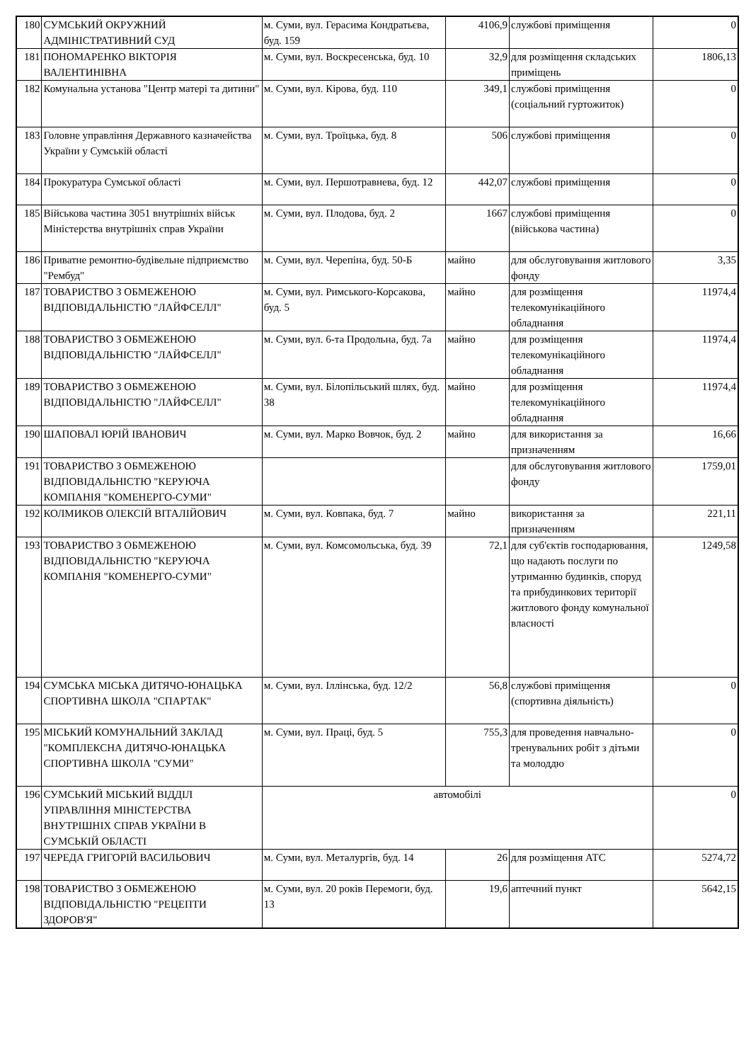| 180 | СУМСЬКИЙ ОКРУЖНИЙ АДМІНІСТРАТИВНИЙ СУД | м. Суми, вул. Герасима Кондратьєва, буд. 159 | 4106,9 | службові приміщення | 0 |
| 181 | ПОНОМАРЕНКО ВІКТОРІЯ ВАЛЕНТИНІВНА | м. Суми, вул. Воскресенська, буд. 10 | 32,9 | для розміщення складських приміщень | 1806,13 |
| 182 | Комунальна установа "Центр матері та дитини" | м. Суми, вул. Кірова, буд. 110 | 349,1 | службові приміщення (соціальний гуртожиток) | 0 |
| 183 | Головне управління Державного казначейства України у Сумській області | м. Суми, вул. Троїцька, буд. 8 | 506 | службові приміщення | 0 |
| 184 | Прокуратура Сумської області | м. Суми, вул. Першотравнева, буд. 12 | 442,07 | службові приміщення | 0 |
| 185 | Військова частина 3051 внутрішніх військ Міністерства внутрішніх справ України | м. Суми, вул. Плодова, буд. 2 | 1667 | службові приміщення (військова частина) | 0 |
| 186 | Приватне ремонтно-будівельне підприємство "Рембуд" | м. Суми, вул. Черепіна, буд. 50-Б | майно | для обслуговування житлового фонду | 3,35 |
| 187 | ТОВАРИСТВО З ОБМЕЖЕНОЮ ВІДПОВІДАЛЬНІСТЮ "ЛАЙФСЕЛЛ" | м. Суми, вул. Римського-Корсакова, буд. 5 | майно | для розміщення телекомунікаційного обладнання | 11974,4 |
| 188 | ТОВАРИСТВО З ОБМЕЖЕНОЮ ВІДПОВІДАЛЬНІСТЮ "ЛАЙФСЕЛЛ" | м. Суми, вул. 6-та Продольна, буд. 7а | майно | для розміщення телекомунікаційного обладнання | 11974,4 |
| 189 | ТОВАРИСТВО З ОБМЕЖЕНОЮ ВІДПОВІДАЛЬНІСТЮ "ЛАЙФСЕЛЛ" | м. Суми, вул. Білопільський шлях, буд. 38 | майно | для розміщення телекомунікаційного обладнання | 11974,4 |
| 190 | ШАПОВАЛ ЮРІЙ ІВАНОВИЧ | м. Суми, вул. Марко Вовчок, буд. 2 | майно | для використання за призначенням | 16,66 |
| 191 | ТОВАРИСТВО З ОБМЕЖЕНОЮ ВІДПОВІДАЛЬНІСТЮ "КЕРУЮЧА КОМПАНІЯ "КОМЕНЕРГО-СУМИ" | | | для обслуговування житлового фонду | 1759,01 |
| 192 | КОЛМИКОВ ОЛЕКСІЙ ВІТАЛІЙОВИЧ | м. Суми, вул. Ковпака, буд. 7 | майно | використання за призначенням | 221,11 |
| 193 | ТОВАРИСТВО З ОБМЕЖЕНОЮ ВІДПОВІДАЛЬНІСТЮ "КЕРУЮЧА КОМПАНІЯ "КОМЕНЕРГО-СУМИ" | м. Суми, вул. Комсомольська, буд. 39 | 72,1 | для суб'єктів господарювання, що надають послуги по утриманню будинків, споруд та прибудинкових території житлового фонду комунальної власності | 1249,58 |
| 194 | СУМСЬКА МІСЬКА ДИТЯЧО-ЮНАЦЬКА СПОРТИВНА ШКОЛА "СПАРТАК" | м. Суми, вул. Іллінська, буд. 12/2 | 56,8 | службові приміщення (спортивна діяльність) | 0 |
| 195 | МІСЬКИЙ КОМУНАЛЬНИЙ ЗАКЛАД "КОМПЛЕКСНА ДИТЯЧО-ЮНАЦЬКА СПОРТИВНА ШКОЛА "СУМИ" | м. Суми, вул. Праці, буд. 5 | 755,3 | для проведення навчально-тренувальних робіт з дітьми та молоддю | 0 |
| 196 | СУМСЬКИЙ МІСЬКИЙ ВІДДІЛ УПРАВЛІННЯ МІНІСТЕРСТВА ВНУТРІШНІХ СПРАВ УКРАЇНИ В СУМСЬКІЙ ОБЛАСТІ | автомобілі | | | 0 |
| 197 | ЧЕРЕДА ГРИГОРІЙ ВАСИЛЬОВИЧ | м. Суми, вул. Металургів, буд. 14 | 26 | для розміщення АТС | 5274,72 |
| 198 | ТОВАРИСТВО З ОБМЕЖЕНОЮ ВІДПОВІДАЛЬНІСТЮ "РЕЦЕПТИ ЗДОРОВ'Я" | м. Суми, вул. 20 років Перемоги, буд. 13 | 19,6 | аптечний пункт | 5642,15 |